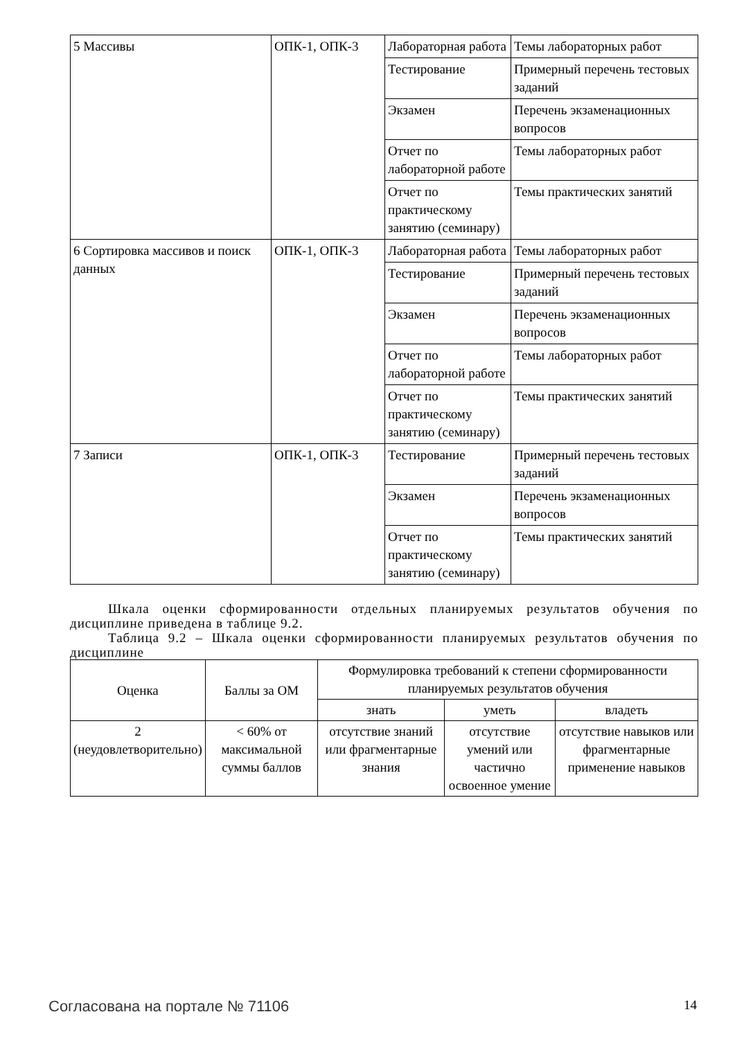| 5 Массивы | ОПК-1, ОПК-3 | Лабораторная работа | Темы лабораторных работ |
| | | Тестирование | Примерный перечень тестовых заданий |
| | | Экзамен | Перечень экзаменационных вопросов |
| | | Отчет по лабораторной работе | Темы лабораторных работ |
| | | Отчет по практическому занятию (семинару) | Темы практических занятий |
| 6 Сортировка массивов и поиск данных | ОПК-1, ОПК-3 | Лабораторная работа | Темы лабораторных работ |
| | | Тестирование | Примерный перечень тестовых заданий |
| | | Экзамен | Перечень экзаменационных вопросов |
| | | Отчет по лабораторной работе | Темы лабораторных работ |
| | | Отчет по практическому занятию (семинару) | Темы практических занятий |
| 7 Записи | ОПК-1, ОПК-3 | Тестирование | Примерный перечень тестовых заданий |
| | | Экзамен | Перечень экзаменационных вопросов |
| | | Отчет по практическому занятию (семинару) | Темы практических занятий |
Шкала оценки сформированности отдельных планируемых результатов обучения по дисциплине приведена в таблице 9.2.
Таблица 9.2 – Шкала оценки сформированности планируемых результатов обучения по дисциплине
| Оценка | Баллы за ОМ | Формулировка требований к степени сформированности планируемых результатов обучения | | |
| --- | --- | --- | --- | --- |
| | | знать | уметь | владеть |
| 2 (неудовлетворительно) | < 60% от максимальной суммы баллов | отсутствие знаний или фрагментарные знания | отсутствие умений или частично освоенное умение | отсутствие навыков или фрагментарные применение навыков |
Согласована на портале № 71106 14